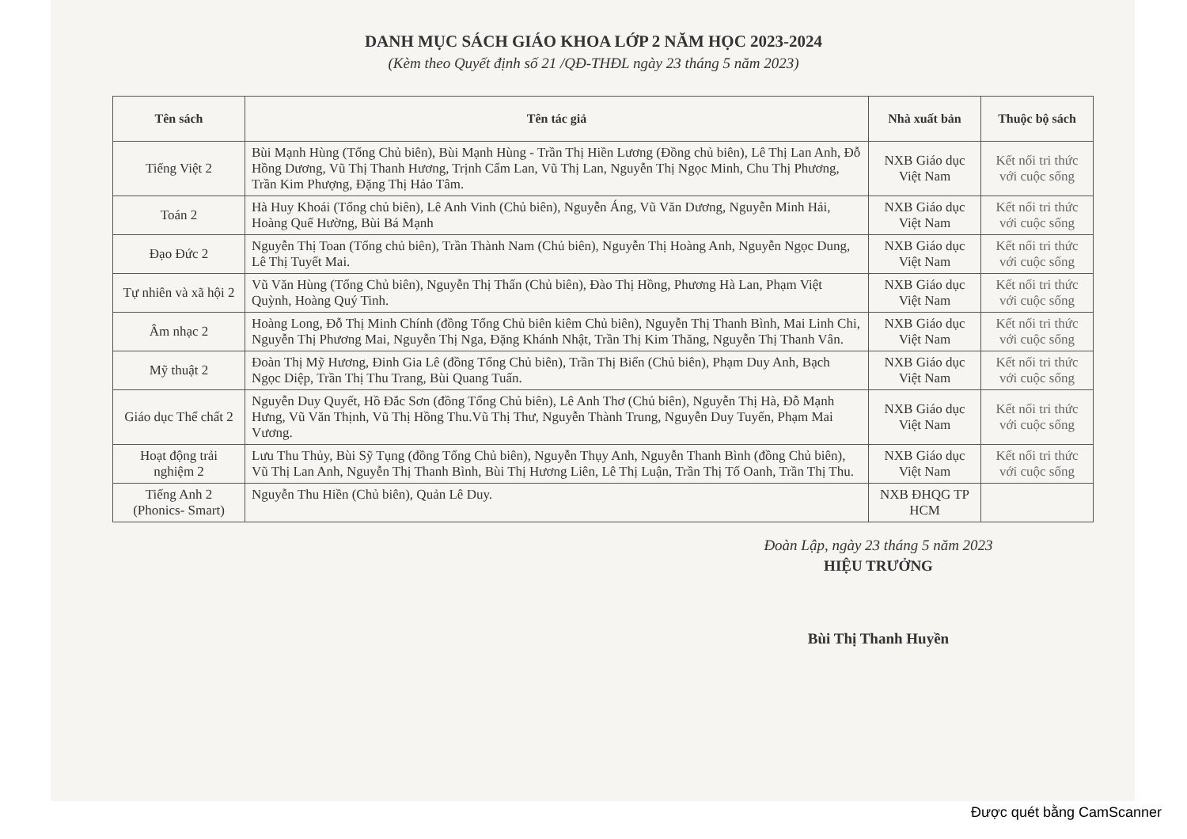DANH MỤC SÁCH GIÁO KHOA LỚP 2 NĂM HỌC 2023-2024
(Kèm theo Quyết định số 21 /QĐ-THĐL ngày 23 tháng 5 năm 2023)
| Tên sách | Tên tác giả | Nhà xuất bản | Thuộc bộ sách |
| --- | --- | --- | --- |
| Tiếng Việt 2 | Bùi Mạnh Hùng (Tổng Chủ biên), Bùi Mạnh Hùng - Trần Thị Hiền Lương (Đồng chủ biên), Lê Thị Lan Anh, Đỗ Hồng Dương, Vũ Thị Thanh Hương, Trịnh Cẩm Lan, Vũ Thị Lan, Nguyễn Thị Ngọc Minh, Chu Thị Phương, Trần Kim Phượng, Đặng Thị Hảo Tâm. | NXB Giáo dục Việt Nam | Kết nối tri thức với cuộc sống |
| Toán 2 | Hà Huy Khoái (Tổng chủ biên), Lê Anh Vinh (Chủ biên), Nguyễn Áng, Vũ Văn Dương, Nguyễn Minh Hải, Hoàng Quế Hường, Bùi Bá Mạnh | NXB Giáo dục Việt Nam | Kết nối tri thức với cuộc sống |
| Đạo Đức 2 | Nguyễn Thị Toan (Tổng chủ biên), Trần Thành Nam (Chủ biên), Nguyễn Thị Hoàng Anh, Nguyễn Ngọc Dung, Lê Thị Tuyết Mai. | NXB Giáo dục Việt Nam | Kết nối tri thức với cuộc sống |
| Tự nhiên và xã hội 2 | Vũ Văn Hùng (Tổng Chủ biên), Nguyễn Thị Thấn (Chủ biên), Đào Thị Hồng, Phương Hà Lan, Phạm Việt Quỳnh, Hoàng Quý Tinh. | NXB Giáo dục Việt Nam | Kết nối tri thức với cuộc sống |
| Âm nhạc 2 | Hoàng Long, Đỗ Thị Minh Chính (đồng Tổng Chủ biên kiêm Chủ biên), Nguyễn Thị Thanh Bình, Mai Linh Chi, Nguyễn Thị Phương Mai, Nguyễn Thị Nga, Đặng Khánh Nhật, Trần Thị Kim Thăng, Nguyễn Thị Thanh Vân. | NXB Giáo dục Việt Nam | Kết nối tri thức với cuộc sống |
| Mỹ thuật 2 | Đoàn Thị Mỹ Hương, Đinh Gia Lê (đồng Tổng Chủ biên), Trần Thị Biển (Chủ biên), Phạm Duy Anh, Bạch Ngọc Diệp, Trần Thị Thu Trang, Bùi Quang Tuấn. | NXB Giáo dục Việt Nam | Kết nối tri thức với cuộc sống |
| Giáo dục Thể chất 2 | Nguyễn Duy Quyết, Hồ Đắc Sơn (đồng Tổng Chủ biên), Lê Anh Thơ (Chủ biên), Nguyễn Thị Hà, Đỗ Mạnh Hưng, Vũ Văn Thịnh, Vũ Thị Hồng Thu.Vũ Thị Thư, Nguyễn Thành Trung, Nguyễn Duy Tuyến, Phạm Mai Vương. | NXB Giáo dục Việt Nam | Kết nối tri thức với cuộc sống |
| Hoạt động trải nghiệm 2 | Lưu Thu Thủy, Bùi Sỹ Tụng (đồng Tổng Chủ biên), Nguyễn Thụy Anh, Nguyễn Thanh Bình (đồng Chủ biên), Vũ Thị Lan Anh, Nguyễn Thị Thanh Bình, Bùi Thị Hương Liên, Lê Thị Luận, Trần Thị Tố Oanh, Trần Thị Thu. | NXB Giáo dục Việt Nam | Kết nối tri thức với cuộc sống |
| Tiếng Anh 2 (Phonics- Smart) | Nguyễn Thu Hiền (Chủ biên), Quản Lê Duy. | NXB ĐHQG TP HCM | |
Đoàn Lập, ngày 23 tháng 5 năm 2023
HIỆU TRƯỞNG
Bùi Thị Thanh Huyền
Được quét bằng CamScanner